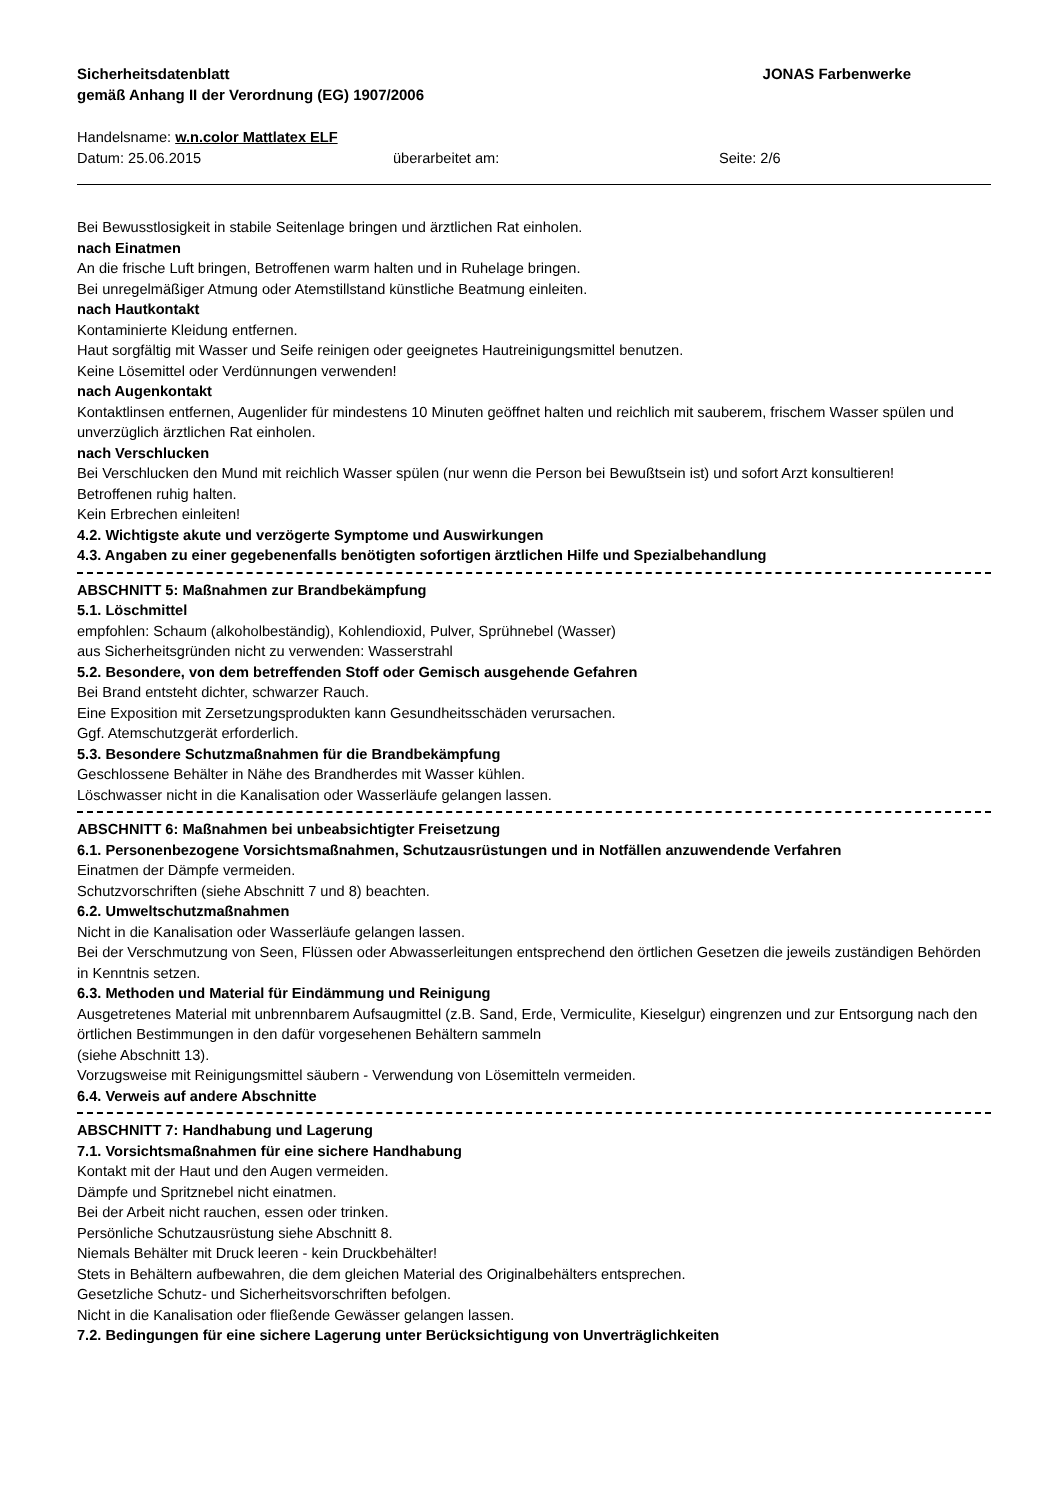Sicherheitsdatenblatt
gemäß Anhang II der Verordnung (EG) 1907/2006
JONAS Farbenwerke
Handelsname: w.n.color Mattlatex ELF
Datum: 25.06.2015 überarbeitet am: Seite: 2/6
Bei Bewusstlosigkeit in stabile Seitenlage bringen und ärztlichen Rat einholen.
nach Einatmen
An die frische Luft bringen, Betroffenen warm halten und in Ruhelage bringen.
Bei unregelmäßiger Atmung oder Atemstillstand künstliche Beatmung einleiten.
nach Hautkontakt
Kontaminierte Kleidung entfernen.
Haut sorgfältig mit Wasser und Seife reinigen oder geeignetes Hautreinigungsmittel benutzen.
Keine Lösemittel oder Verdünnungen verwenden!
nach Augenkontakt
Kontaktlinsen entfernen, Augenlider für mindestens 10 Minuten geöffnet halten und reichlich mit sauberem, frischem Wasser spülen und unverzüglich ärztlichen Rat einholen.
nach Verschlucken
Bei Verschlucken den Mund mit reichlich Wasser spülen (nur wenn die Person bei Bewußtsein ist) und sofort Arzt konsultieren!
Betroffenen ruhig halten.
Kein Erbrechen einleiten!
4.2. Wichtigste akute und verzögerte Symptome und Auswirkungen
4.3. Angaben zu einer gegebenenfalls benötigten sofortigen ärztlichen Hilfe und Spezialbehandlung
ABSCHNITT 5: Maßnahmen zur Brandbekämpfung
5.1. Löschmittel
empfohlen: Schaum (alkoholbeständig), Kohlendioxid, Pulver, Sprühnebel (Wasser)
aus Sicherheitsgründen nicht zu verwenden: Wasserstrahl
5.2. Besondere, von dem betreffenden Stoff oder Gemisch ausgehende Gefahren
Bei Brand entsteht dichter, schwarzer Rauch.
Eine Exposition mit Zersetzungsprodukten kann Gesundheitsschäden verursachen.
Ggf. Atemschutzgerät erforderlich.
5.3. Besondere Schutzmaßnahmen für die Brandbekämpfung
Geschlossene Behälter in Nähe des Brandherdes mit Wasser kühlen.
Löschwasser nicht in die Kanalisation oder Wasserläufe gelangen lassen.
ABSCHNITT 6: Maßnahmen bei unbeabsichtigter Freisetzung
6.1. Personenbezogene Vorsichtsmaßnahmen, Schutzausrüstungen und in Notfällen anzuwendende Verfahren
Einatmen der Dämpfe vermeiden.
Schutzvorschriften (siehe Abschnitt 7 und 8) beachten.
6.2. Umweltschutzmaßnahmen
Nicht in die Kanalisation oder Wasserläufe gelangen lassen.
Bei der Verschmutzung von Seen, Flüssen oder Abwasserleitungen entsprechend den örtlichen Gesetzen die jeweils zuständigen Behörden in Kenntnis setzen.
6.3. Methoden und Material für Eindämmung und Reinigung
Ausgetretenes Material mit unbrennbarem Aufsaugmittel (z.B. Sand, Erde, Vermiculite, Kieselgur) eingrenzen und zur Entsorgung nach den örtlichen Bestimmungen in den dafür vorgesehenen Behältern sammeln
(siehe Abschnitt 13).
Vorzugsweise mit Reinigungsmittel säubern - Verwendung von Lösemitteln vermeiden.
6.4. Verweis auf andere Abschnitte
ABSCHNITT 7: Handhabung und Lagerung
7.1. Vorsichtsmaßnahmen für eine sichere Handhabung
Kontakt mit der Haut und den Augen vermeiden.
Dämpfe und Spritznebel nicht einatmen.
Bei der Arbeit nicht rauchen, essen oder trinken.
Persönliche Schutzausrüstung siehe Abschnitt 8.
Niemals Behälter mit Druck leeren - kein Druckbehälter!
Stets in Behältern aufbewahren, die dem gleichen Material des Originalbehälters entsprechen.
Gesetzliche Schutz- und Sicherheitsvorschriften befolgen.
Nicht in die Kanalisation oder fließende Gewässer gelangen lassen.
7.2. Bedingungen für eine sichere Lagerung unter Berücksichtigung von Unverträglichkeiten